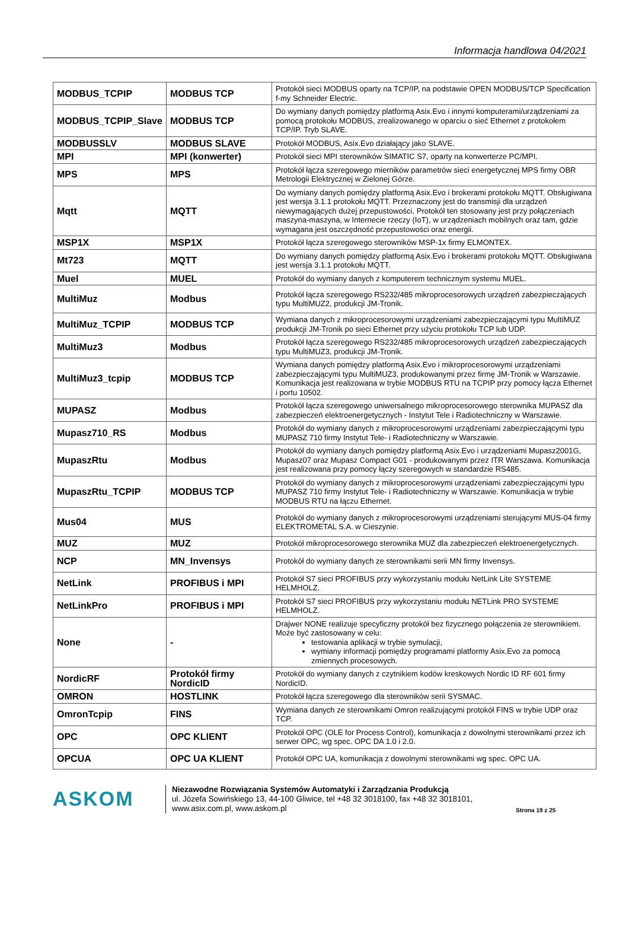Informacja handlowa 04/2021
| MODBUS_TCPIP | MODBUS TCP | Protokół sieci MODBUS oparty na TCP/IP, na podstawie OPEN MODBUS/TCP Specification f-my Schneider Electric. |
| MODBUS_TCPIP_Slave | MODBUS TCP | Do wymiany danych pomiędzy platformą Asix.Evo i innymi komputerami/urządzeniami za pomocą protokołu MODBUS, zrealizowanego w oparciu o sieć Ethernet z protokołem TCP/IP. Tryb SLAVE. |
| MODBUSSLV | MODBUS SLAVE | Protokół MODBUS, Asix.Evo działający jako SLAVE. |
| MPI | MPI (konwerter) | Protokół sieci MPI sterowników SIMATIC S7, oparty na konwerterze PC/MPI. |
| MPS | MPS | Protokół łącza szeregowego mierników parametrów sieci energetycznej MPS firmy OBR Metrologii Elektrycznej w Zielonej Górze. |
| Mqtt | MQTT | Do wymiany danych pomiędzy platformą Asix.Evo i brokerami protokołu MQTT. Obsługiwana jest wersja 3.1.1 protokołu MQTT. Przeznaczony jest do transmisji dla urządzeń niewymagających dużej przepustowości. Protokół ten stosowany jest przy połączeniach maszyna-maszyna, w Internecie rzeczy (IoT), w urządzeniach mobilnych oraz tam, gdzie wymagana jest oszczędność przepustowości oraz energii. |
| MSP1X | MSP1X | Protokół łącza szeregowego sterowników MSP-1x firmy ELMONTEX. |
| Mt723 | MQTT | Do wymiany danych pomiędzy platformą Asix.Evo i brokerami protokołu MQTT. Obsługiwana jest wersja 3.1.1 protokołu MQTT. |
| Muel | MUEL | Protokół do wymiany danych z komputerem technicznym systemu MUEL. |
| MultiMuz | Modbus | Protokół łącza szeregowego RS232/485 mikroprocesorowych urządzeń zabezpieczających typu MultiMUZ2, produkcji JM-Tronik. |
| MultiMuz_TCPIP | MODBUS TCP | Wymiana danych z mikroprocesorowymi urządzeniami zabezpieczającymi typu MultiMUZ produkcji JM-Tronik po sieci Ethernet przy użyciu protokołu TCP lub UDP. |
| MultiMuz3 | Modbus | Protokół łącza szeregowego RS232/485 mikroprocesorowych urządzeń zabezpieczających typu MultiMUZ3, produkcji JM-Tronik. |
| MultiMuz3_tcpip | MODBUS TCP | Wymiana danych pomiędzy platformą Asix.Evo i mikroprocesorowymi urządzeniami zabezpieczającymi typu MultiMUZ3, produkowanymi przez firmę JM-Tronik w Warszawie. Komunikacja jest realizowana w trybie MODBUS RTU na TCPIP przy pomocy łącza Ethernet i portu 10502. |
| MUPASZ | Modbus | Protokół łącza szeregowego uniwersalnego mikroprocesorowego sterownika MUPASZ dla zabezpieczeń elektroenergetycznych - Instytut Tele i Radiotechniczny w Warszawie. |
| Mupasz710_RS | Modbus | Protokół do wymiany danych z mikroprocesorowymi urządzeniami zabezpieczającymi typu MUPASZ 710 firmy Instytut Tele- i Radiotechniczny w Warszawie. |
| MupaszRtu | Modbus | Protokół do wymiany danych pomiędzy platformą Asix.Evo i urządzeniami Mupasz2001G, Mupasz07 oraz Mupasz Compact G01 - produkowanymi przez ITR Warszawa. Komunikacja jest realizowana przy pomocy łączy szeregowych w standardzie RS485. |
| MupaszRtu_TCPIP | MODBUS TCP | Protokół do wymiany danych z mikroprocesorowymi urządzeniami zabezpieczającymi typu MUPASZ 710 firmy Instytut Tele- i Radiotechniczny w Warszawie. Komunikacja w trybie MODBUS RTU na łączu Ethernet. |
| Mus04 | MUS | Protokół do wymiany danych z mikroprocesorowymi urządzeniami sterującymi MUS-04 firmy ELEKTROMETAL S.A. w Cieszynie. |
| MUZ | MUZ | Protokół mikroprocesorowego sterownika MUZ dla zabezpieczeń elektroenergetycznych. |
| NCP | MN_Invensys | Protokół do wymiany danych ze sterownikami serii MN firmy Invensys. |
| NetLink | PROFIBUS i MPI | Protokół S7 sieci PROFIBUS przy wykorzystaniu modułu NetLink Lite SYSTEME HELMHOLZ. |
| NetLinkPro | PROFIBUS i MPI | Protokół S7 sieci PROFIBUS przy wykorzystaniu modułu NETLink PRO SYSTEME HELMHOLZ. |
| None | - | Drajwer NONE realizuje specyficzny protokół bez fizycznego połączenia ze sterownikiem. Może być zastosowany w celu: testowania aplikacji w trybie symulacji, wymiany informacji pomiędzy programami platformy Asix.Evo za pomocą zmiennych procesowych. |
| NordicRF | Protokół firmy NordicID | Protokół do wymiany danych z czytnikiem kodów kreskowych Nordic ID RF 601 firmy NordicID. |
| OMRON | HOSTLINK | Protokół łącza szeregowego dla sterowników serii SYSMAC. |
| OmronTcpip | FINS | Wymiana danych ze sterownikami Omron realizującymi protokół FINS w trybie UDP oraz TCP. |
| OPC | OPC KLIENT | Protokół OPC (OLE for Process Control), komunikacja z dowolnymi sterownikami przez ich serwer OPC, wg spec. OPC DA 1.0 i 2.0. |
| OPCUA | OPC UA KLIENT | Protokół OPC UA, komunikacja z dowolnymi sterownikami wg spec. OPC UA. |
ASKOM
Niezawodne Rozwiązania Systemów Automatyki i Zarządzania Produkcją
ul. Józefa Sowińskiego 13, 44-100 Gliwice, tel +48 32 3018100, fax +48 32 3018101,
www.asix.com.pl, www.askom.pl
Strona 19 z 25